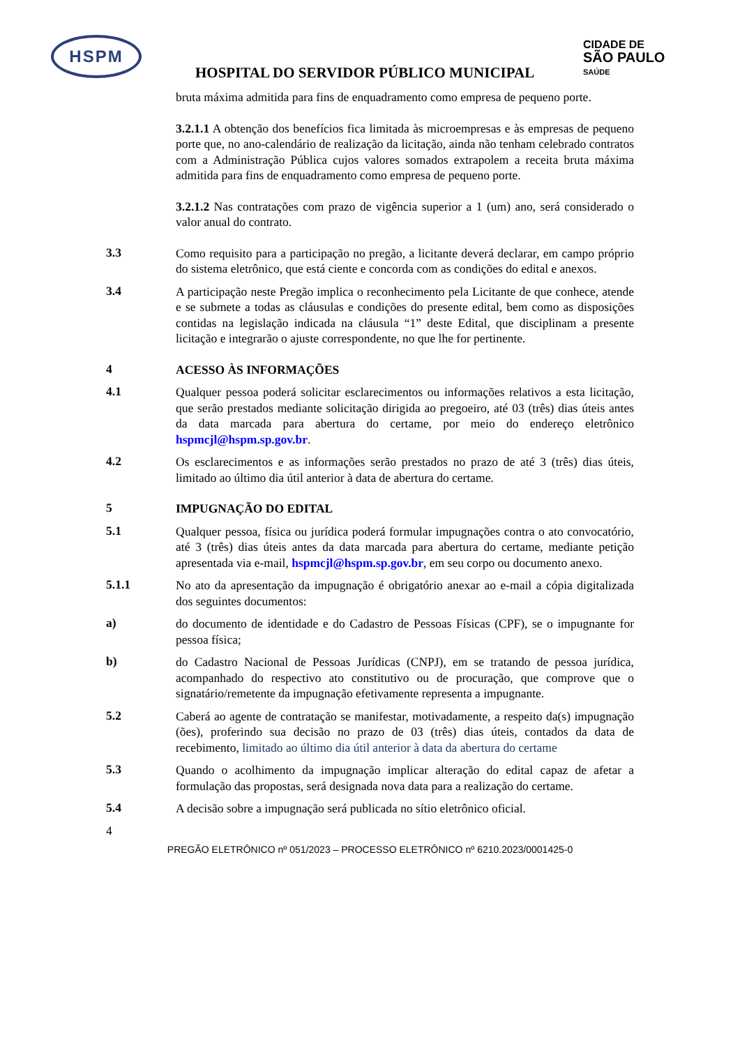HSPM
CIDADE DE
SÃO PAULO
SAÚDE
HOSPITAL DO SERVIDOR PÚBLICO MUNICIPAL
bruta máxima admitida para fins de enquadramento como empresa de pequeno porte.
3.2.1.1 A obtenção dos benefícios fica limitada às microempresas e às empresas de pequeno porte que, no ano-calendário de realização da licitação, ainda não tenham celebrado contratos com a Administração Pública cujos valores somados extrapolem a receita bruta máxima admitida para fins de enquadramento como empresa de pequeno porte.
3.2.1.2 Nas contratações com prazo de vigência superior a 1 (um) ano, será considerado o valor anual do contrato.
3.3
Como requisito para a participação no pregão, a licitante deverá declarar, em campo próprio do sistema eletrônico, que está ciente e concorda com as condições do edital e anexos.
3.4
A participação neste Pregão implica o reconhecimento pela Licitante de que conhece, atende e se submete a todas as cláusulas e condições do presente edital, bem como as disposições contidas na legislação indicada na cláusula “1” deste Edital, que disciplinam a presente licitação e integrarão o ajuste correspondente, no que lhe for pertinente.
4
ACESSO ÀS INFORMAÇÕES
4.1
Qualquer pessoa poderá solicitar esclarecimentos ou informações relativos a esta licitação, que serão prestados mediante solicitação dirigida ao pregoeiro, até 03 (três) dias úteis antes da data marcada para abertura do certame, por meio do endereço eletrônico hspmcjl@hspm.sp.gov.br.
4.2
Os esclarecimentos e as informações serão prestados no prazo de até 3 (três) dias úteis, limitado ao último dia útil anterior à data de abertura do certame.
5
IMPUGNAÇÃO DO EDITAL
5.1
Qualquer pessoa, física ou jurídica poderá formular impugnações contra o ato convocatório, até 3 (três) dias úteis antes da data marcada para abertura do certame, mediante petição apresentada via e-mail, hspmcjl@hspm.sp.gov.br, em seu corpo ou documento anexo.
5.1.1
No ato da apresentação da impugnação é obrigatório anexar ao e-mail a cópia digitalizada dos seguintes documentos:
a)
do documento de identidade e do Cadastro de Pessoas Físicas (CPF), se o impugnante for pessoa física;
b)
do Cadastro Nacional de Pessoas Jurídicas (CNPJ), em se tratando de pessoa jurídica, acompanhado do respectivo ato constitutivo ou de procuração, que comprove que o signatário/remetente da impugnação efetivamente representa a impugnante.
5.2
Caberá ao agente de contratação se manifestar, motivadamente, a respeito da(s) impugnação (ões), proferindo sua decisão no prazo de 03 (três) dias úteis, contados da data de recebimento, limitado ao último dia útil anterior à data da abertura do certame
5.3
Quando o acolhimento da impugnação implicar alteração do edital capaz de afetar a formulação das propostas, será designada nova data para a realização do certame.
5.4
A decisão sobre a impugnação será publicada no sítio eletrônico oficial.
4
PREGÃO ELETRÔNICO nº 051/2023 – PROCESSO ELETRÔNICO nº 6210.2023/0001425-0